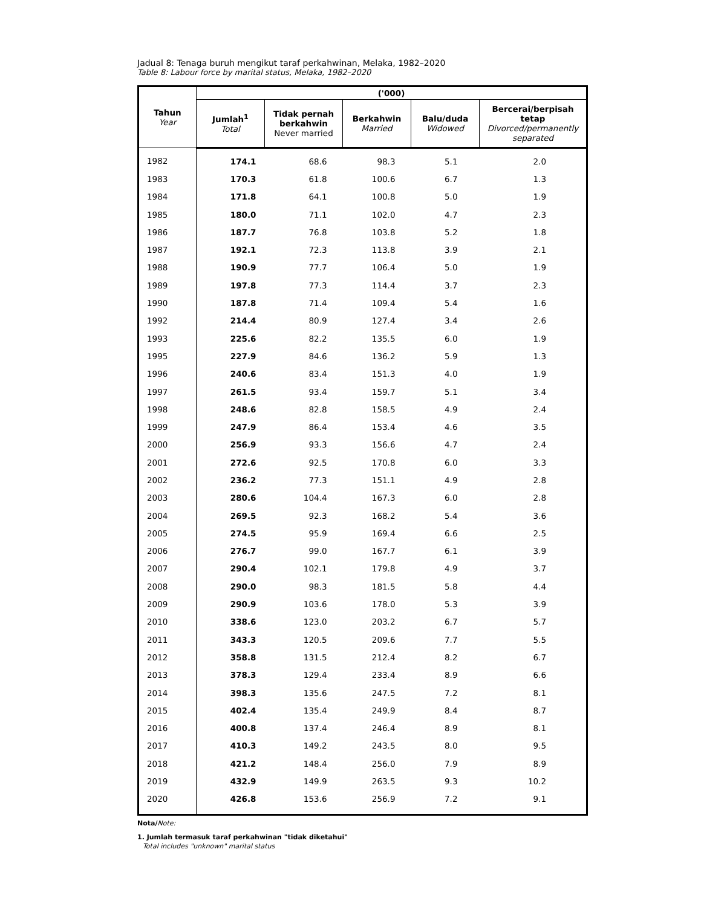Jadual 8: Tenaga buruh mengikut taraf perkahwinan, Melaka, 1982–2020
Table 8: Labour force by marital status, Melaka, 1982–2020
| Tahun Year | ('000) | | | | |
| --- | --- | --- | --- | --- | --- |
| | Jumlah<sup>1</sup> Total | Tidak pernah berkahwin Never married | Berkahwin Married | Balu/duda Widowed | Bercerai/berpisah tetap Divorced/permanently separated |
| 1982 | 174.1 | 68.6 | 98.3 | 5.1 | 2.0 |
| 1983 | 170.3 | 61.8 | 100.6 | 6.7 | 1.3 |
| 1984 | 171.8 | 64.1 | 100.8 | 5.0 | 1.9 |
| 1985 | 180.0 | 71.1 | 102.0 | 4.7 | 2.3 |
| 1986 | 187.7 | 76.8 | 103.8 | 5.2 | 1.8 |
| 1987 | 192.1 | 72.3 | 113.8 | 3.9 | 2.1 |
| 1988 | 190.9 | 77.7 | 106.4 | 5.0 | 1.9 |
| 1989 | 197.8 | 77.3 | 114.4 | 3.7 | 2.3 |
| 1990 | 187.8 | 71.4 | 109.4 | 5.4 | 1.6 |
| 1992 | 214.4 | 80.9 | 127.4 | 3.4 | 2.6 |
| 1993 | 225.6 | 82.2 | 135.5 | 6.0 | 1.9 |
| 1995 | 227.9 | 84.6 | 136.2 | 5.9 | 1.3 |
| 1996 | 240.6 | 83.4 | 151.3 | 4.0 | 1.9 |
| 1997 | 261.5 | 93.4 | 159.7 | 5.1 | 3.4 |
| 1998 | 248.6 | 82.8 | 158.5 | 4.9 | 2.4 |
| 1999 | 247.9 | 86.4 | 153.4 | 4.6 | 3.5 |
| 2000 | 256.9 | 93.3 | 156.6 | 4.7 | 2.4 |
| 2001 | 272.6 | 92.5 | 170.8 | 6.0 | 3.3 |
| 2002 | 236.2 | 77.3 | 151.1 | 4.9 | 2.8 |
| 2003 | 280.6 | 104.4 | 167.3 | 6.0 | 2.8 |
| 2004 | 269.5 | 92.3 | 168.2 | 5.4 | 3.6 |
| 2005 | 274.5 | 95.9 | 169.4 | 6.6 | 2.5 |
| 2006 | 276.7 | 99.0 | 167.7 | 6.1 | 3.9 |
| 2007 | 290.4 | 102.1 | 179.8 | 4.9 | 3.7 |
| 2008 | 290.0 | 98.3 | 181.5 | 5.8 | 4.4 |
| 2009 | 290.9 | 103.6 | 178.0 | 5.3 | 3.9 |
| 2010 | 338.6 | 123.0 | 203.2 | 6.7 | 5.7 |
| 2011 | 343.3 | 120.5 | 209.6 | 7.7 | 5.5 |
| 2012 | 358.8 | 131.5 | 212.4 | 8.2 | 6.7 |
| 2013 | 378.3 | 129.4 | 233.4 | 8.9 | 6.6 |
| 2014 | 398.3 | 135.6 | 247.5 | 7.2 | 8.1 |
| 2015 | 402.4 | 135.4 | 249.9 | 8.4 | 8.7 |
| 2016 | 400.8 | 137.4 | 246.4 | 8.9 | 8.1 |
| 2017 | 410.3 | 149.2 | 243.5 | 8.0 | 9.5 |
| 2018 | 421.2 | 148.4 | 256.0 | 7.9 | 8.9 |
| 2019 | 432.9 | 149.9 | 263.5 | 9.3 | 10.2 |
| 2020 | 426.8 | 153.6 | 256.9 | 7.2 | 9.1 |
Nota/Note:
1. Jumlah termasuk taraf perkahwinan "tidak diketahui"
Total includes "unknown" marital status